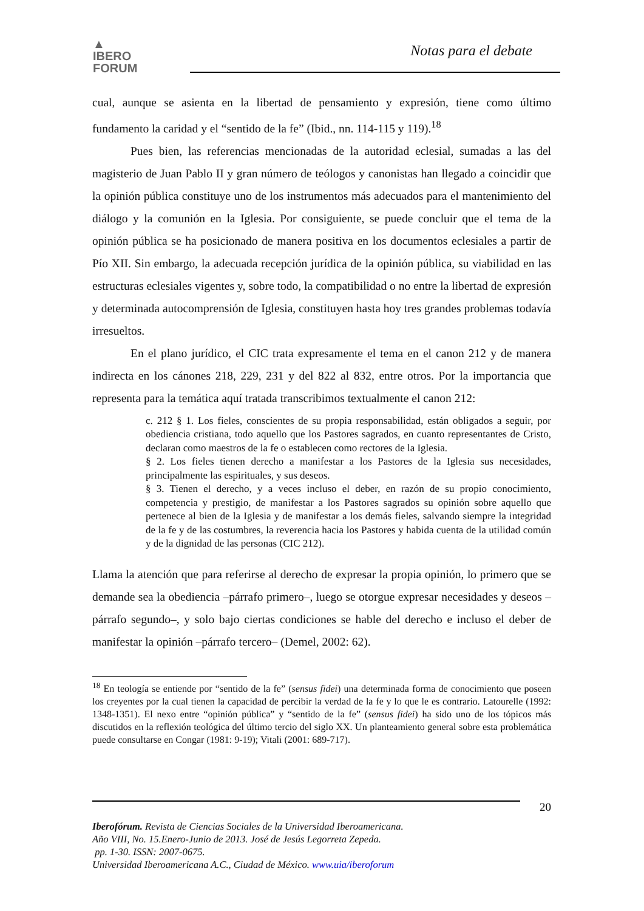▲
IBERO
FORUM
Notas para el debate
cual, aunque se asienta en la libertad de pensamiento y expresión, tiene como último fundamento la caridad y el “sentido de la fe” (Ibid., nn. 114-115 y 119).<sup>18</sup>
Pues bien, las referencias mencionadas de la autoridad eclesial, sumadas a las del magisterio de Juan Pablo II y gran número de teólogos y canonistas han llegado a coincidir que la opinión pública constituye uno de los instrumentos más adecuados para el mantenimiento del diálogo y la comunión en la Iglesia. Por consiguiente, se puede concluir que el tema de la opinión pública se ha posicionado de manera positiva en los documentos eclesiales a partir de Pío XII. Sin embargo, la adecuada recepción jurídica de la opinión pública, su viabilidad en las estructuras eclesiales vigentes y, sobre todo, la compatibilidad o no entre la libertad de expresión y determinada autocomprensión de Iglesia, constituyen hasta hoy tres grandes problemas todavía irresueltos.
En el plano jurídico, el CIC trata expresamente el tema en el canon 212 y de manera indirecta en los cánones 218, 229, 231 y del 822 al 832, entre otros. Por la importancia que representa para la temática aquí tratada transcribimos textualmente el canon 212:
c. 212 § 1. Los fieles, conscientes de su propia responsabilidad, están obligados a seguir, por obediencia cristiana, todo aquello que los Pastores sagrados, en cuanto representantes de Cristo, declaran como maestros de la fe o establecen como rectores de la Iglesia.
§ 2. Los fieles tienen derecho a manifestar a los Pastores de la Iglesia sus necesidades, principalmente las espirituales, y sus deseos.
§ 3. Tienen el derecho, y a veces incluso el deber, en razón de su propio conocimiento, competencia y prestigio, de manifestar a los Pastores sagrados su opinión sobre aquello que pertenece al bien de la Iglesia y de manifestar a los demás fieles, salvando siempre la integridad de la fe y de las costumbres, la reverencia hacia los Pastores y habida cuenta de la utilidad común y de la dignidad de las personas (CIC 212).
Llama la atención que para referirse al derecho de expresar la propia opinión, lo primero que se demande sea la obediencia –párrafo primero–, luego se otorgue expresar necesidades y deseos – párrafo segundo–, y solo bajo ciertas condiciones se hable del derecho e incluso el deber de manifestar la opinión –párrafo tercero– (Demel, 2002: 62).
<sup>18</sup> En teología se entiende por “sentido de la fe” (sensus fidei) una determinada forma de conocimiento que poseen los creyentes por la cual tienen la capacidad de percibir la verdad de la fe y lo que le es contrario. Latourelle (1992: 1348-1351). El nexo entre “opinión pública” y “sentido de la fe” (sensus fidei) ha sido uno de los tópicos más discutidos en la reflexión teológica del último tercio del siglo XX. Un planteamiento general sobre esta problemática puede consultarse en Congar (1981: 9-19); Vitali (2001: 689-717).
20
Iberofórum. Revista de Ciencias Sociales de la Universidad Iberoamericana.
Año VIII, No. 15.Enero-Junio de 2013. José de Jesús Legorreta Zepeda.
pp. 1-30. ISSN: 2007-0675.
Universidad Iberoamericana A.C., Ciudad de México. www.uia/iberoforum